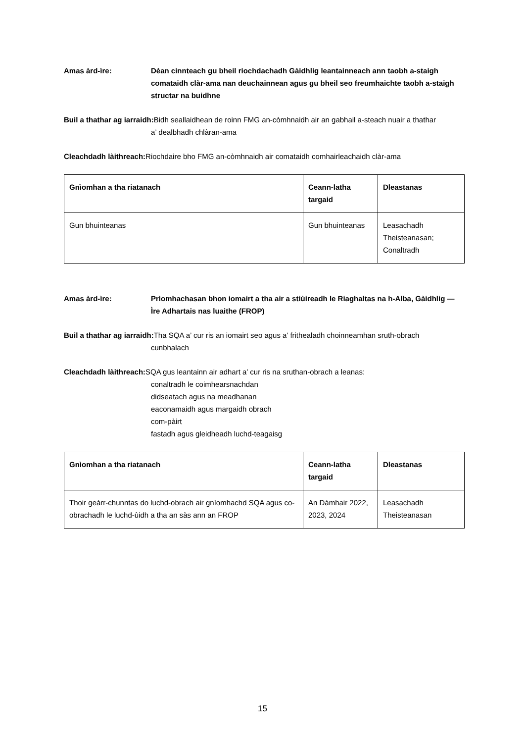Amas àrd-ìre: Dèan cinnteach gu bheil riochdachadh Gàidhlig leantainneach ann taobh a-staigh comataidh clàr-ama nan deuchainnean agus gu bheil seo freumhaichte taobh a-staigh structar na buidhne
Buil a thathar ag iarraidh: Bidh seallaidhean de roinn FMG an-còmhnaidh air an gabhail a-steach nuair a thathar
a’ dealbhadh chlàran-ama
Cleachdadh làithreach: Riochdaire bho FMG an-còmhnaidh air comataidh comhairleachaidh clàr-ama
| Gnìomhan a tha riatanach | Ceann-latha targaid | Dleastanas |
| --- | --- | --- |
| Gun bhuinteanas | Gun bhuinteanas | Leasachadh Theisteanasan; Conaltradh |
Amas àrd-ìre: Prìomhachasan bhon iomairt a tha air a stiùireadh le Riaghaltas na h-Alba, Gàidhlig — Ìre Adhartais nas luaithe (FROP)
Buil a thathar ag iarraidh: Tha SQA a’ cur ris an iomairt seo agus a’ frithealadh choinneamhan sruth-obrach
cunbhalach
Cleachdadh làithreach: SQA gus leantainn air adhart a’ cur ris na sruthan-obrach a leanas:
conaltradh le coimhearsnachdan
didseatach agus na meadhanan
eaconamaidh agus margaidh obrach
com-pàirt
fastadh agus gleidheadh luchd-teagaisg
| Gnìomhan a tha riatanach | Ceann-latha targaid | Dleastanas |
| --- | --- | --- |
| Thoir geàrr-chunntas do luchd-obrach air gnìomhachd SQA agus co-obrachadh le luchd-ùidh a tha an sàs ann an FROP | An Dàmhair 2022, 2023, 2024 | Leasachadh Theisteanasan |
15